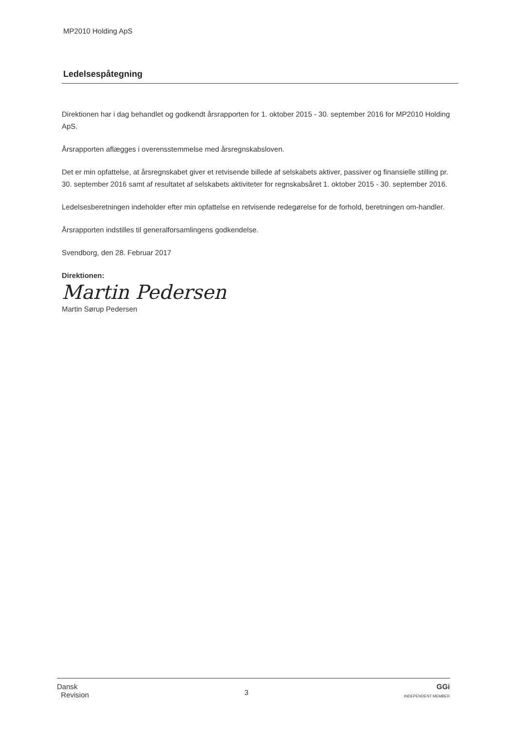MP2010 Holding ApS
Ledelsespåtegning
Direktionen har i dag behandlet og godkendt årsrapporten for 1. oktober 2015 - 30. september 2016 for MP2010 Holding ApS.
Årsrapporten aflægges i overensstemmelse med årsregnskabsloven.
Det er min opfattelse, at årsregnskabet giver et retvisende billede af selskabets aktiver, passiver og finansielle stilling pr. 30. september 2016 samt af resultatet af selskabets aktiviteter for regnskabsåret 1. oktober 2015 - 30. september 2016.
Ledelsesberetningen indeholder efter min opfattelse en retvisende redegørelse for de forhold, beretningen om-handler.
Årsrapporten indstilles til generalforsamlingens godkendelse.
Svendborg, den 28. Februar 2017
Direktionen:
Martin Pedersen
Martin Sørup Pedersen
Dansk
Revision
3
GGi
INDEPENDENT MEMBER